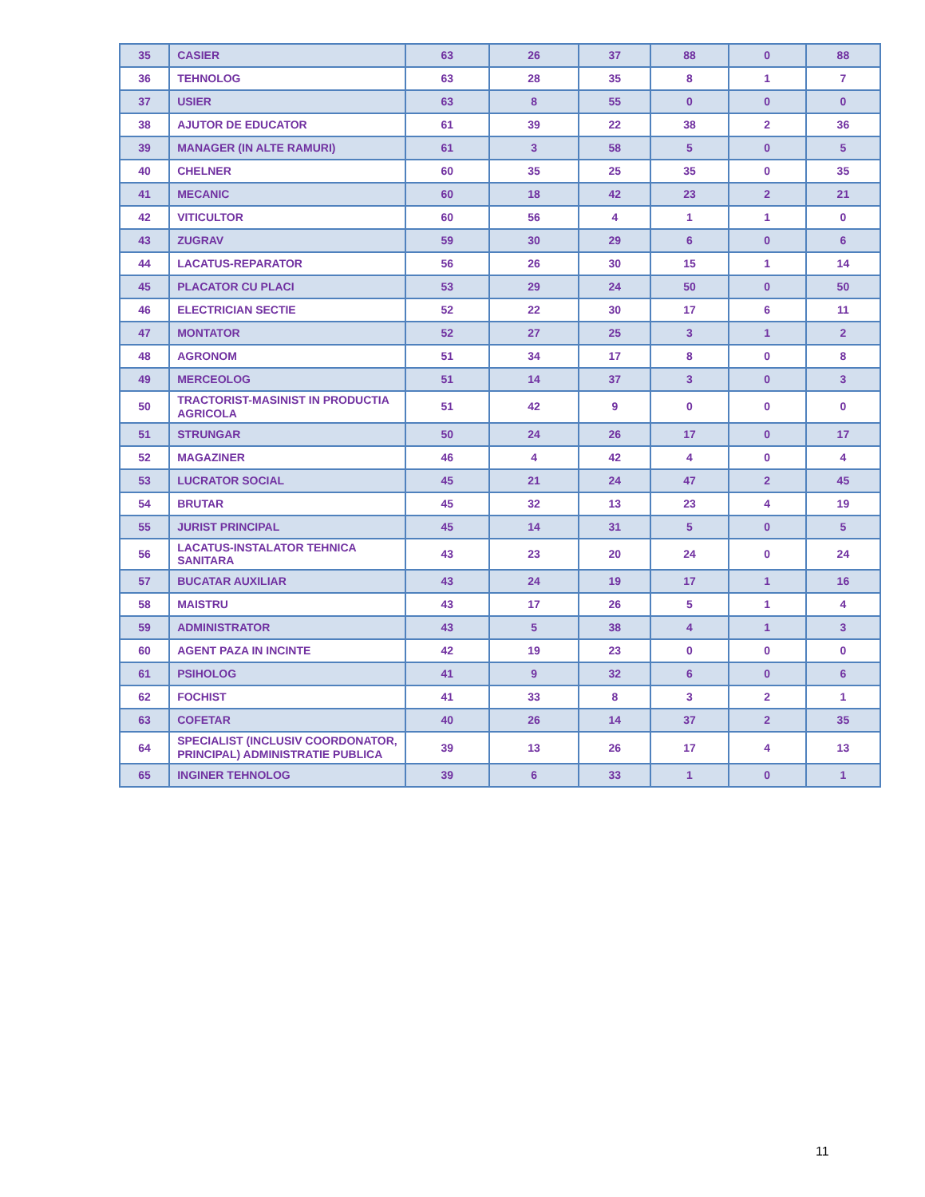| 35 | CASIER | 63 | 26 | 37 | 88 | 0 | 88 |
| 36 | TEHNOLOG | 63 | 28 | 35 | 8 | 1 | 7 |
| 37 | USIER | 63 | 8 | 55 | 0 | 0 | 0 |
| 38 | AJUTOR DE EDUCATOR | 61 | 39 | 22 | 38 | 2 | 36 |
| 39 | MANAGER (IN ALTE RAMURI) | 61 | 3 | 58 | 5 | 0 | 5 |
| 40 | CHELNER | 60 | 35 | 25 | 35 | 0 | 35 |
| 41 | MECANIC | 60 | 18 | 42 | 23 | 2 | 21 |
| 42 | VITICULTOR | 60 | 56 | 4 | 1 | 1 | 0 |
| 43 | ZUGRAV | 59 | 30 | 29 | 6 | 0 | 6 |
| 44 | LACATUS-REPARATOR | 56 | 26 | 30 | 15 | 1 | 14 |
| 45 | PLACATOR CU PLACI | 53 | 29 | 24 | 50 | 0 | 50 |
| 46 | ELECTRICIAN SECTIE | 52 | 22 | 30 | 17 | 6 | 11 |
| 47 | MONTATOR | 52 | 27 | 25 | 3 | 1 | 2 |
| 48 | AGRONOM | 51 | 34 | 17 | 8 | 0 | 8 |
| 49 | MERCEOLOG | 51 | 14 | 37 | 3 | 0 | 3 |
| 50 | TRACTORIST-MASINIST IN PRODUCTIA AGRICOLA | 51 | 42 | 9 | 0 | 0 | 0 |
| 51 | STRUNGAR | 50 | 24 | 26 | 17 | 0 | 17 |
| 52 | MAGAZINER | 46 | 4 | 42 | 4 | 0 | 4 |
| 53 | LUCRATOR SOCIAL | 45 | 21 | 24 | 47 | 2 | 45 |
| 54 | BRUTAR | 45 | 32 | 13 | 23 | 4 | 19 |
| 55 | JURIST PRINCIPAL | 45 | 14 | 31 | 5 | 0 | 5 |
| 56 | LACATUS-INSTALATOR TEHNICA SANITARA | 43 | 23 | 20 | 24 | 0 | 24 |
| 57 | BUCATAR AUXILIAR | 43 | 24 | 19 | 17 | 1 | 16 |
| 58 | MAISTRU | 43 | 17 | 26 | 5 | 1 | 4 |
| 59 | ADMINISTRATOR | 43 | 5 | 38 | 4 | 1 | 3 |
| 60 | AGENT PAZA IN INCINTE | 42 | 19 | 23 | 0 | 0 | 0 |
| 61 | PSIHOLOG | 41 | 9 | 32 | 6 | 0 | 6 |
| 62 | FOCHIST | 41 | 33 | 8 | 3 | 2 | 1 |
| 63 | COFETAR | 40 | 26 | 14 | 37 | 2 | 35 |
| 64 | SPECIALIST (INCLUSIV COORDONATOR, PRINCIPAL) ADMINISTRATIE PUBLICA | 39 | 13 | 26 | 17 | 4 | 13 |
| 65 | INGINER TEHNOLOG | 39 | 6 | 33 | 1 | 0 | 1 |
11